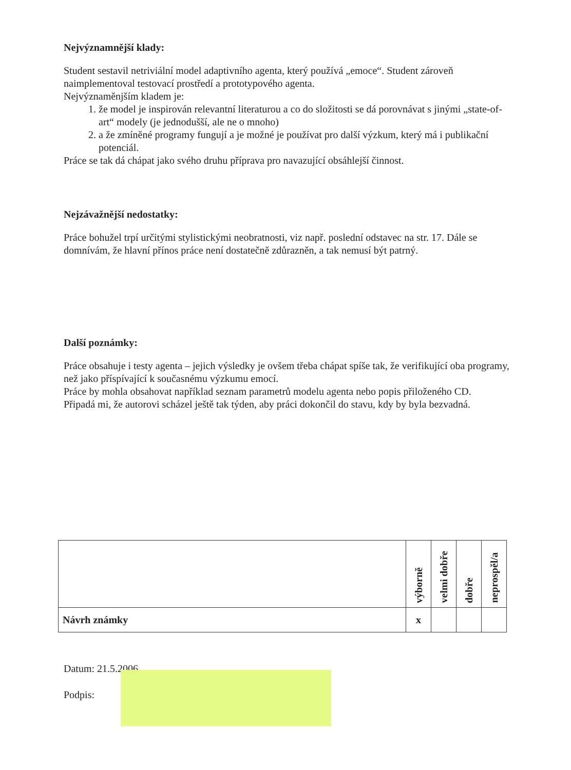Nejvýznamnější klady:
Student sestavil netriviální model adaptivního agenta, který používá „emoce“. Student zároveň naimplementoval testovací prostředí a prototypového agenta.
Nejvýznaměnjším kladem je:
1. že model je inspirován relevantní literaturou a co do složitosti se dá porovnávat s jinými „state-of-art“ modely (je jednodušší, ale ne o mnoho)
2. a že zmíněné programy fungují a je možné je používat pro další výzkum, který má i publikační potenciál.
Práce se tak dá chápat jako svého druhu příprava pro navazující obsáhlejší činnost.
Nejzávažnější nedostatky:
Práce bohužel trpí určitými stylistickými neobratnosti, viz např. poslední odstavec na str. 17. Dále se domnívám, že hlavní přínos práce není dostatečně zdůrazněn, a tak nemusí být patrný.
Další poznámky:
Práce obsahuje i testy agenta – jejich výsledky je ovšem třeba chápat spíše tak, že verifikující oba programy, než jako příspívající k současnému výzkumu emocí.
Práce by mohla obsahovat například seznam parametrů modelu agenta nebo popis přiloženého CD.
Připadá mi, že autorovi scházel ještě tak týden, aby práci dokončil do stavu, kdy by byla bezvadná.
| | výborně | velmi dobře | dobře | neprospěl/a |
| Návrh známky | x | | | |
Datum: 21.5.2006
Podpis: